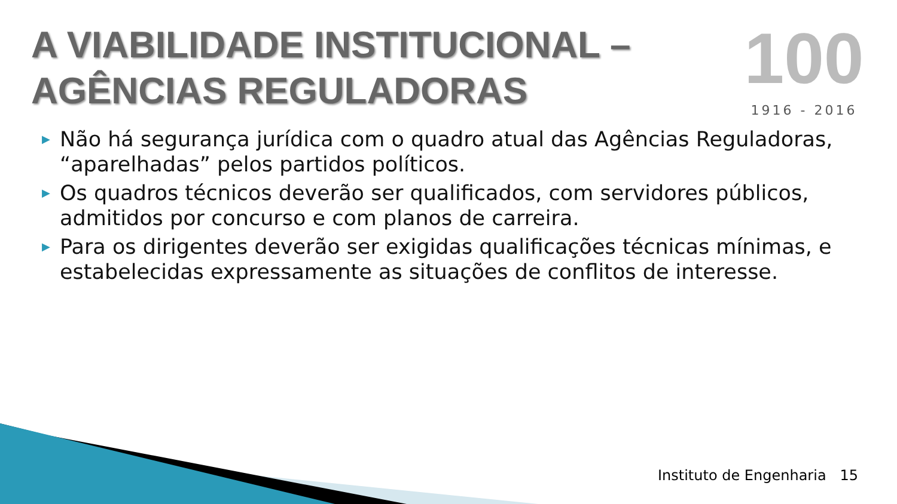A VIABILIDADE INSTITUCIONAL –
AGÊNCIAS REGULADORAS
100
1916 - 2016
▶ Não há segurança jurídica com o quadro atual das Agências Reguladoras, “aparelhadas” pelos partidos políticos.
▶ Os quadros técnicos deverão ser qualificados, com servidores públicos, admitidos por concurso e com planos de carreira.
▶ Para os dirigentes deverão ser exigidas qualificações técnicas mínimas, e estabelecidas expressamente as situações de conflitos de interesse.
Instituto de Engenharia 15